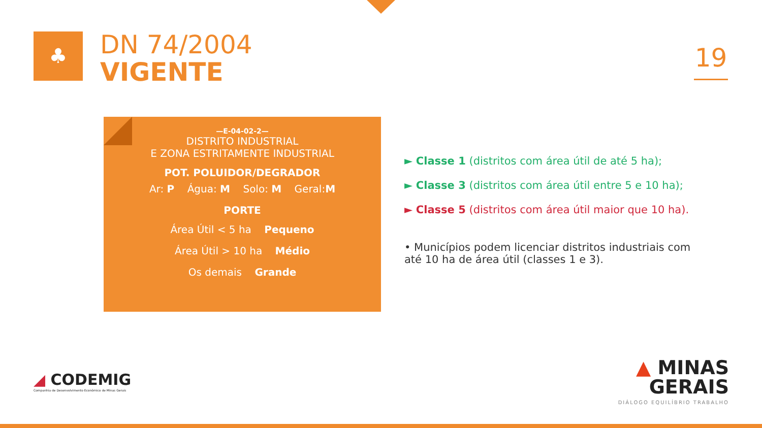♣
DN 74/2004
VIGENTE
19
—E-04-02-2—
DISTRITO INDUSTRIAL
E ZONA ESTRITAMENTE INDUSTRIAL
POT. POLUIDOR/DEGRADOR
Ar: P Água: M Solo: M Geral:M
PORTE
Área Útil < 5 ha Pequeno
Área Útil > 10 ha Médio
Os demais Grande
► Classe 1 (distritos com área útil de até 5 ha);
► Classe 3 (distritos com área útil entre 5 e 10 ha);
► Classe 5 (distritos com área útil maior que 10 ha).
• Municípios podem licenciar distritos industriais com até 10 ha de área útil (classes 1 e 3).
◢ CODEMIG
Companhia de Desenvolvimento Econômico de Minas Gerais
▲ MINAS
GERAIS
DIÁLOGO EQUILÍBRIO TRABALHO